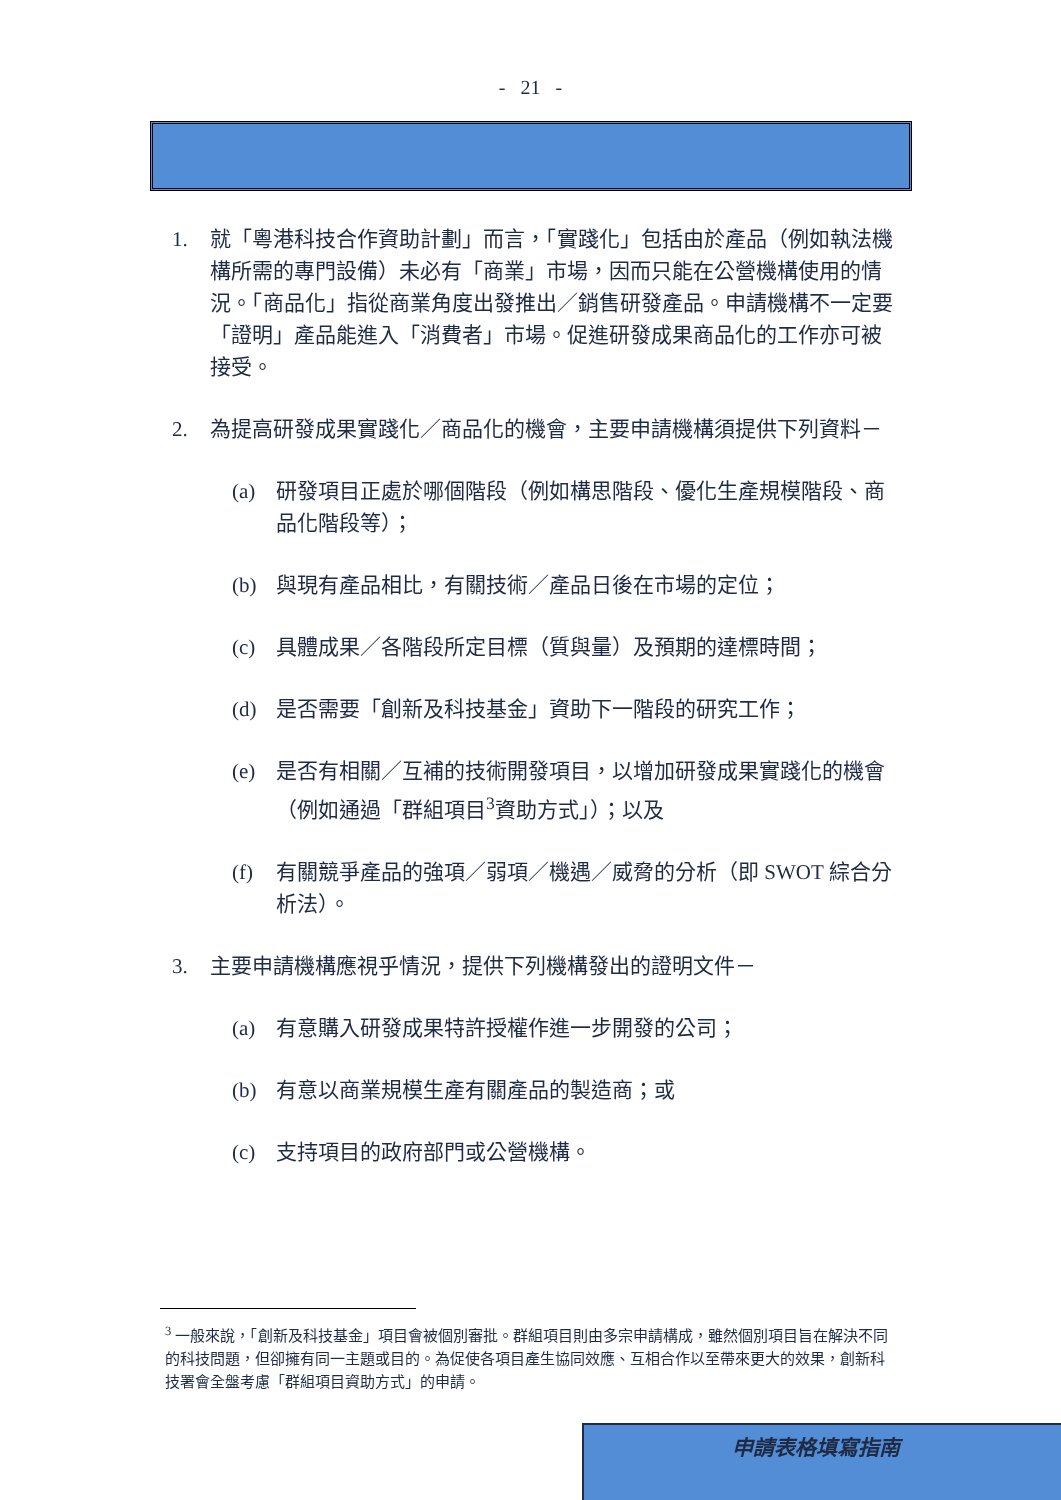- 21 -
1. 就「粵港科技合作資助計劃」而言，「實踐化」包括由於產品（例如執法機構所需的專門設備）未必有「商業」市場，因而只能在公營機構使用的情況。「商品化」指從商業角度出發推出／銷售研發產品。申請機構不一定要「證明」產品能進入「消費者」市場。促進研發成果商品化的工作亦可被接受。
2. 為提高研發成果實踐化／商品化的機會，主要申請機構須提供下列資料－
(a) 研發項目正處於哪個階段（例如構思階段、優化生產規模階段、商品化階段等）；
(b) 與現有產品相比，有關技術／產品日後在市場的定位；
(c) 具體成果／各階段所定目標（質與量）及預期的達標時間；
(d) 是否需要「創新及科技基金」資助下一階段的研究工作；
(e) 是否有相關／互補的技術開發項目，以增加研發成果實踐化的機會（例如通過「群組項目<sup>3</sup>資助方式」）；以及
(f) 有關競爭產品的強項／弱項／機遇／威脅的分析（即 SWOT 綜合分析法）。
3. 主要申請機構應視乎情況，提供下列機構發出的證明文件－
(a) 有意購入研發成果特許授權作進一步開發的公司；
(b) 有意以商業規模生產有關產品的製造商；或
(c) 支持項目的政府部門或公營機構。
<sup>3</sup> 一般來說，「創新及科技基金」項目會被個別審批。群組項目則由多宗申請構成，雖然個別項目旨在解決不同的科技問題，但卻擁有同一主題或目的。為促使各項目產生協同效應、互相合作以至帶來更大的效果，創新科技署會全盤考慮「群組項目資助方式」的申請。
申請表格填寫指南